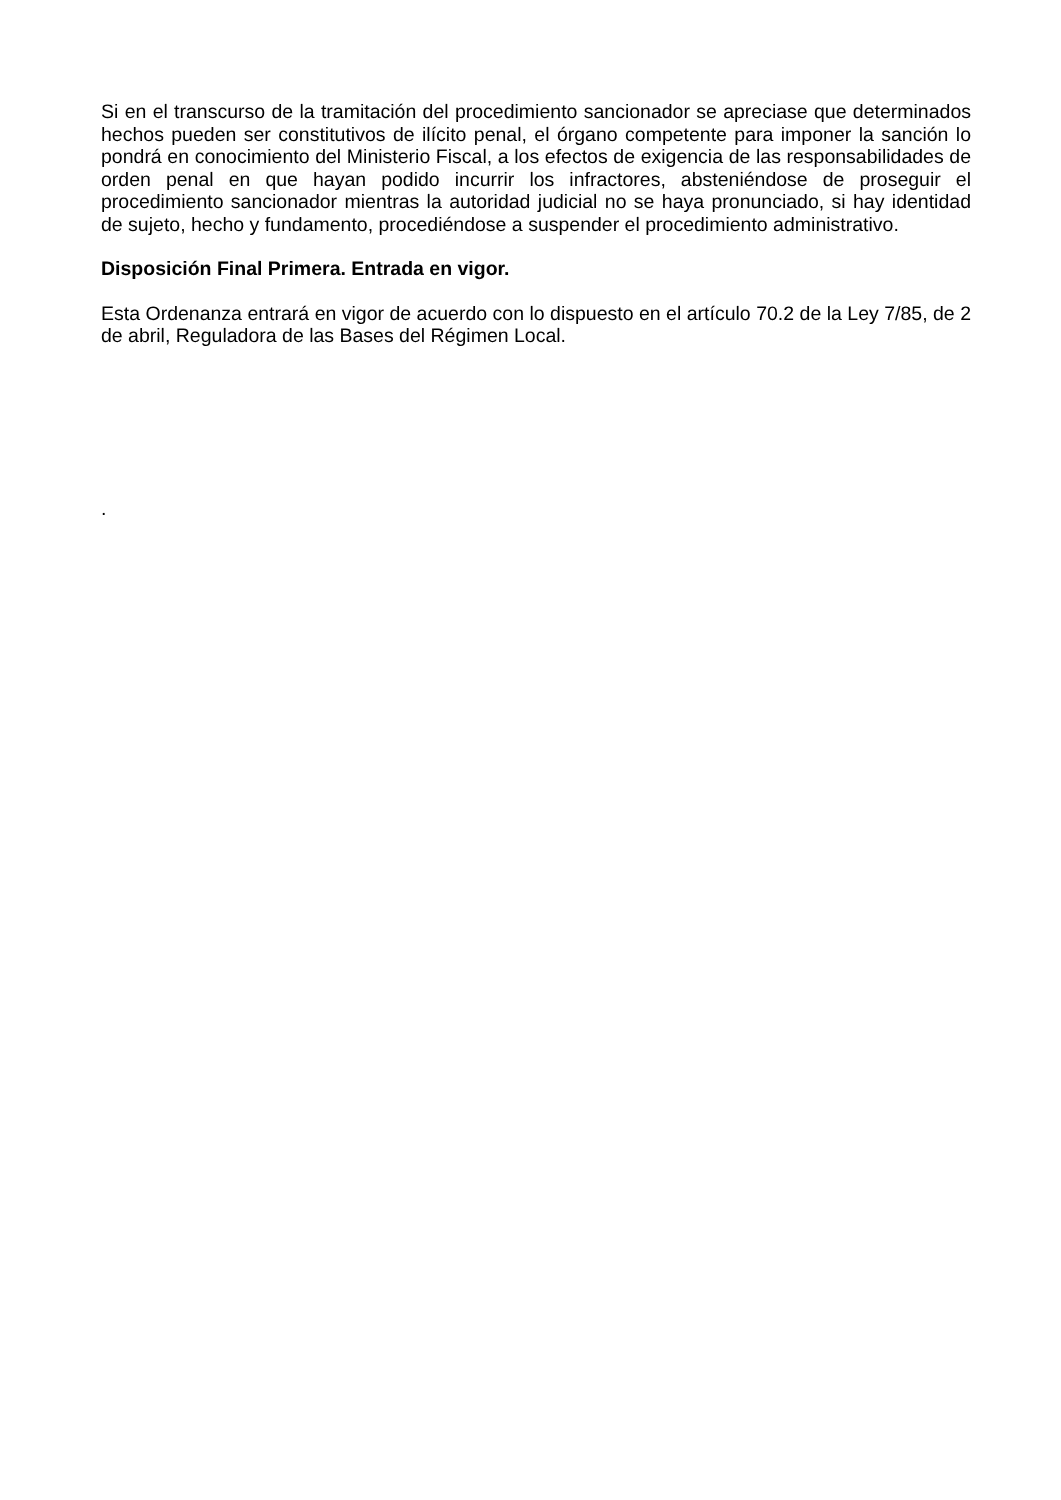Si en el transcurso de la tramitación del procedimiento sancionador se apreciase que determinados hechos pueden ser constitutivos de ilícito penal, el órgano competente para imponer la sanción lo pondrá en conocimiento del Ministerio Fiscal, a los efectos de exigencia de las responsabilidades de orden penal en que hayan podido incurrir los infractores, absteniéndose de proseguir el procedimiento sancionador mientras la autoridad judicial no se haya pronunciado, si hay identidad de sujeto, hecho y fundamento, procediéndose a suspender el procedimiento administrativo.
Disposición Final Primera. Entrada en vigor.
Esta Ordenanza entrará en vigor de acuerdo con lo dispuesto en el artículo 70.2 de la Ley 7/85, de 2 de abril, Reguladora de las Bases del Régimen Local.
.